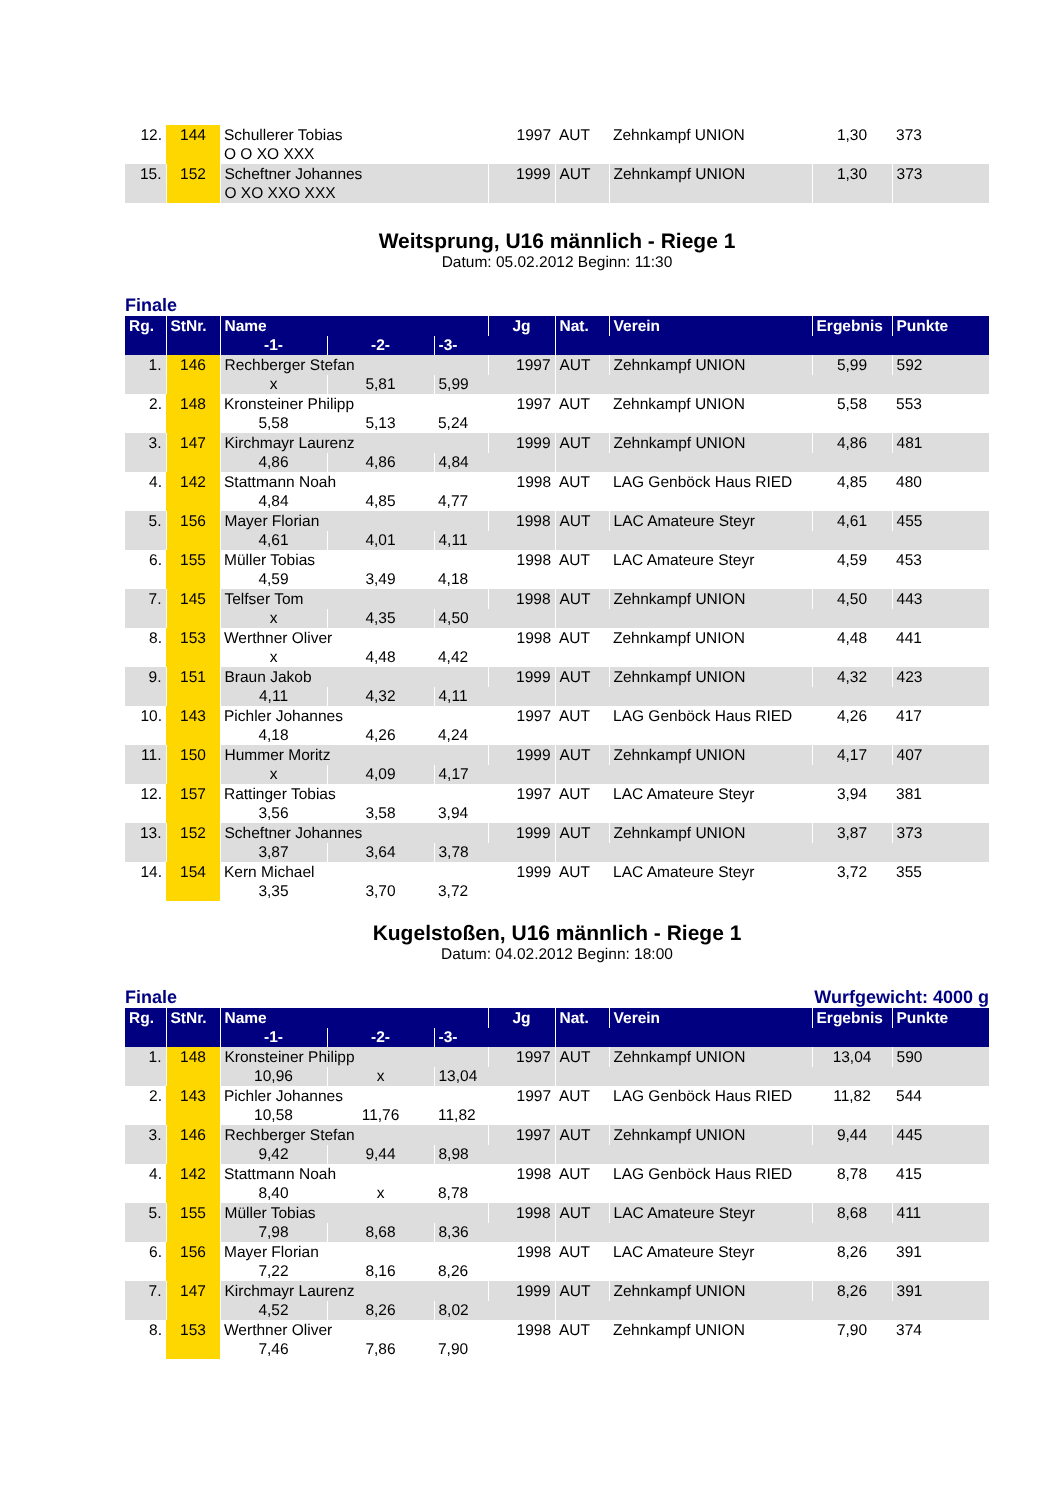| 12. | 144 | Schullerer Tobias | 1997 | AUT | Zehnkampf UNION | 1,30 | 373 |
| | | O O XO XXX | | | | | |
| 15. | 152 | Scheftner Johannes | 1999 | AUT | Zehnkampf UNION | 1,30 | 373 |
| | | O XO XXO XXX | | | | | |
Weitsprung, U16 männlich - Riege 1
Datum: 05.02.2012 Beginn: 11:30
Finale
| Rg. | StNr. | Name | | | Jg | Nat. | Verein | Ergebnis | Punkte |
| --- | --- | --- | --- | --- | --- | --- | --- | --- | --- |
| | | -1- | -2- | -3- | | | | | |
| 1. | 146 | Rechberger Stefan | | | 1997 | AUT | Zehnkampf UNION | 5,99 | 592 |
| | | x | 5,81 | 5,99 | | | | | |
| 2. | 148 | Kronsteiner Philipp | | | 1997 | AUT | Zehnkampf UNION | 5,58 | 553 |
| | | 5,58 | 5,13 | 5,24 | | | | | |
| 3. | 147 | Kirchmayr Laurenz | | | 1999 | AUT | Zehnkampf UNION | 4,86 | 481 |
| | | 4,86 | 4,86 | 4,84 | | | | | |
| 4. | 142 | Stattmann Noah | | | 1998 | AUT | LAG Genböck Haus RIED | 4,85 | 480 |
| | | 4,84 | 4,85 | 4,77 | | | | | |
| 5. | 156 | Mayer Florian | | | 1998 | AUT | LAC Amateure Steyr | 4,61 | 455 |
| | | 4,61 | 4,01 | 4,11 | | | | | |
| 6. | 155 | Müller Tobias | | | 1998 | AUT | LAC Amateure Steyr | 4,59 | 453 |
| | | 4,59 | 3,49 | 4,18 | | | | | |
| 7. | 145 | Telfser Tom | | | 1998 | AUT | Zehnkampf UNION | 4,50 | 443 |
| | | x | 4,35 | 4,50 | | | | | |
| 8. | 153 | Werthner Oliver | | | 1998 | AUT | Zehnkampf UNION | 4,48 | 441 |
| | | x | 4,48 | 4,42 | | | | | |
| 9. | 151 | Braun Jakob | | | 1999 | AUT | Zehnkampf UNION | 4,32 | 423 |
| | | 4,11 | 4,32 | 4,11 | | | | | |
| 10. | 143 | Pichler Johannes | | | 1997 | AUT | LAG Genböck Haus RIED | 4,26 | 417 |
| | | 4,18 | 4,26 | 4,24 | | | | | |
| 11. | 150 | Hummer Moritz | | | 1999 | AUT | Zehnkampf UNION | 4,17 | 407 |
| | | x | 4,09 | 4,17 | | | | | |
| 12. | 157 | Rattinger Tobias | | | 1997 | AUT | LAC Amateure Steyr | 3,94 | 381 |
| | | 3,56 | 3,58 | 3,94 | | | | | |
| 13. | 152 | Scheftner Johannes | | | 1999 | AUT | Zehnkampf UNION | 3,87 | 373 |
| | | 3,87 | 3,64 | 3,78 | | | | | |
| 14. | 154 | Kern Michael | | | 1999 | AUT | LAC Amateure Steyr | 3,72 | 355 |
| | | 3,35 | 3,70 | 3,72 | | | | | |
Kugelstoßen, U16 männlich - Riege 1
Datum: 04.02.2012 Beginn: 18:00
Finale Wurfgewicht: 4000 g
| Rg. | StNr. | Name | | | Jg | Nat. | Verein | Ergebnis | Punkte |
| --- | --- | --- | --- | --- | --- | --- | --- | --- | --- |
| | | -1- | -2- | -3- | | | | | |
| 1. | 148 | Kronsteiner Philipp | | | 1997 | AUT | Zehnkampf UNION | 13,04 | 590 |
| | | 10,96 | x | 13,04 | | | | | |
| 2. | 143 | Pichler Johannes | | | 1997 | AUT | LAG Genböck Haus RIED | 11,82 | 544 |
| | | 10,58 | 11,76 | 11,82 | | | | | |
| 3. | 146 | Rechberger Stefan | | | 1997 | AUT | Zehnkampf UNION | 9,44 | 445 |
| | | 9,42 | 9,44 | 8,98 | | | | | |
| 4. | 142 | Stattmann Noah | | | 1998 | AUT | LAG Genböck Haus RIED | 8,78 | 415 |
| | | 8,40 | x | 8,78 | | | | | |
| 5. | 155 | Müller Tobias | | | 1998 | AUT | LAC Amateure Steyr | 8,68 | 411 |
| | | 7,98 | 8,68 | 8,36 | | | | | |
| 6. | 156 | Mayer Florian | | | 1998 | AUT | LAC Amateure Steyr | 8,26 | 391 |
| | | 7,22 | 8,16 | 8,26 | | | | | |
| 7. | 147 | Kirchmayr Laurenz | | | 1999 | AUT | Zehnkampf UNION | 8,26 | 391 |
| | | 4,52 | 8,26 | 8,02 | | | | | |
| 8. | 153 | Werthner Oliver | | | 1998 | AUT | Zehnkampf UNION | 7,90 | 374 |
| | | 7,46 | 7,86 | 7,90 | | | | | |